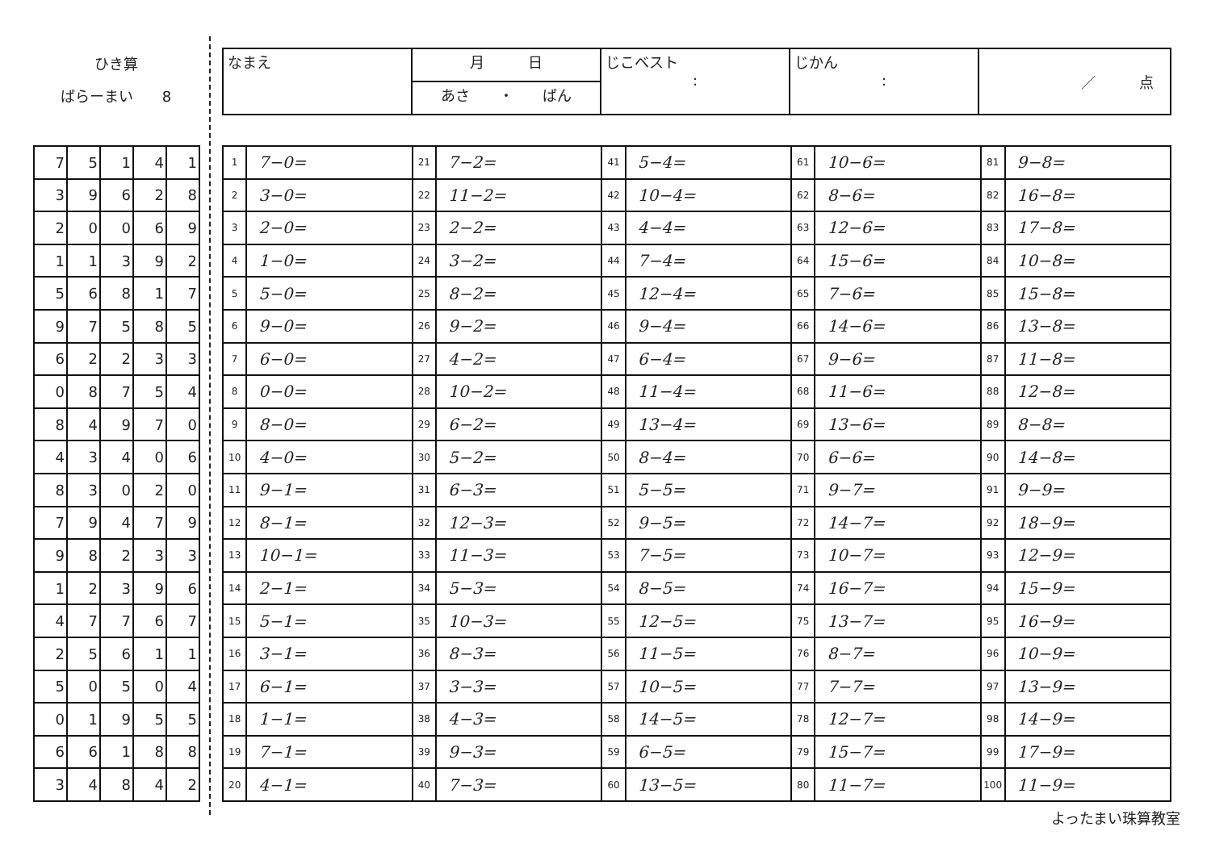ひき算
ばらーまい　　8
| なまえ | 月 日 | じこベスト : | じかん : | ／ 点 |
| | あさ ・ ばん | | | |
| 7 | 5 | 1 | 4 | 1 |
| 3 | 9 | 6 | 2 | 8 |
| 2 | 0 | 0 | 6 | 9 |
| 1 | 1 | 3 | 9 | 2 |
| 5 | 6 | 8 | 1 | 7 |
| 9 | 7 | 5 | 8 | 5 |
| 6 | 2 | 2 | 3 | 3 |
| 0 | 8 | 7 | 5 | 4 |
| 8 | 4 | 9 | 7 | 0 |
| 4 | 3 | 4 | 0 | 6 |
| 8 | 3 | 0 | 2 | 0 |
| 7 | 9 | 4 | 7 | 9 |
| 9 | 8 | 2 | 3 | 3 |
| 1 | 2 | 3 | 9 | 6 |
| 4 | 7 | 7 | 6 | 7 |
| 2 | 5 | 6 | 1 | 1 |
| 5 | 0 | 5 | 0 | 4 |
| 0 | 1 | 9 | 5 | 5 |
| 6 | 6 | 1 | 8 | 8 |
| 3 | 4 | 8 | 4 | 2 |
| 1 | 7−0= | 21 | 7−2= | 41 | 5−4= | 61 | 10−6= | 81 | 9−8= |
| 2 | 3−0= | 22 | 11−2= | 42 | 10−4= | 62 | 8−6= | 82 | 16−8= |
| 3 | 2−0= | 23 | 2−2= | 43 | 4−4= | 63 | 12−6= | 83 | 17−8= |
| 4 | 1−0= | 24 | 3−2= | 44 | 7−4= | 64 | 15−6= | 84 | 10−8= |
| 5 | 5−0= | 25 | 8−2= | 45 | 12−4= | 65 | 7−6= | 85 | 15−8= |
| 6 | 9−0= | 26 | 9−2= | 46 | 9−4= | 66 | 14−6= | 86 | 13−8= |
| 7 | 6−0= | 27 | 4−2= | 47 | 6−4= | 67 | 9−6= | 87 | 11−8= |
| 8 | 0−0= | 28 | 10−2= | 48 | 11−4= | 68 | 11−6= | 88 | 12−8= |
| 9 | 8−0= | 29 | 6−2= | 49 | 13−4= | 69 | 13−6= | 89 | 8−8= |
| 10 | 4−0= | 30 | 5−2= | 50 | 8−4= | 70 | 6−6= | 90 | 14−8= |
| 11 | 9−1= | 31 | 6−3= | 51 | 5−5= | 71 | 9−7= | 91 | 9−9= |
| 12 | 8−1= | 32 | 12−3= | 52 | 9−5= | 72 | 14−7= | 92 | 18−9= |
| 13 | 10−1= | 33 | 11−3= | 53 | 7−5= | 73 | 10−7= | 93 | 12−9= |
| 14 | 2−1= | 34 | 5−3= | 54 | 8−5= | 74 | 16−7= | 94 | 15−9= |
| 15 | 5−1= | 35 | 10−3= | 55 | 12−5= | 75 | 13−7= | 95 | 16−9= |
| 16 | 3−1= | 36 | 8−3= | 56 | 11−5= | 76 | 8−7= | 96 | 10−9= |
| 17 | 6−1= | 37 | 3−3= | 57 | 10−5= | 77 | 7−7= | 97 | 13−9= |
| 18 | 1−1= | 38 | 4−3= | 58 | 14−5= | 78 | 12−7= | 98 | 14−9= |
| 19 | 7−1= | 39 | 9−3= | 59 | 6−5= | 79 | 15−7= | 99 | 17−9= |
| 20 | 4−1= | 40 | 7−3= | 60 | 13−5= | 80 | 11−7= | 100 | 11−9= |
よったまい珠算教室